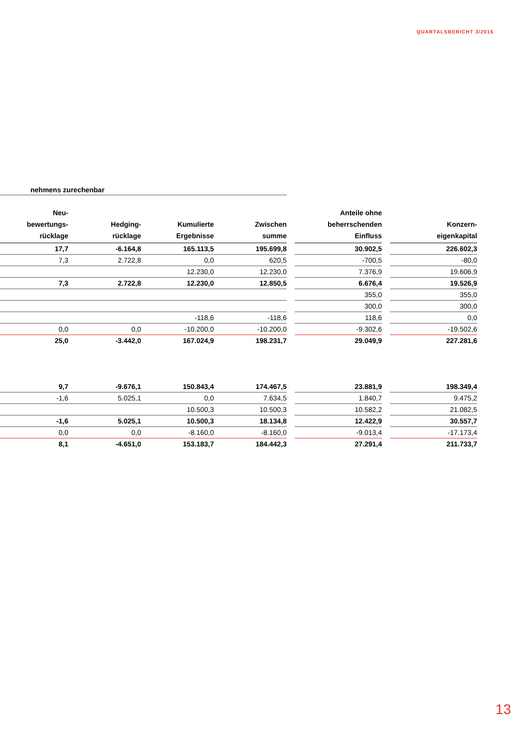QUARTALSBERICHT 3/2016
nehmens zurechenbar
| Neu- bewertungs- rücklage | Hedging- rücklage | Kumulierte Ergebnisse | Zwischen summe | | Anteile ohne beherrschenden Einfluss | | Konzern- eigenkapital |
| --- | --- | --- | --- | --- | --- | --- | --- |
| 17,7 | -6.164,8 | 165.113,5 | 195.699,8 | | 30.902,5 | | 226.602,3 |
| 7,3 | 2.722,8 | 0,0 | 620,5 | | -700,5 | | -80,0 |
| | | 12.230,0 | 12.230,0 | | 7.376,9 | | 19.606,9 |
| 7,3 | 2.722,8 | 12.230,0 | 12.850,5 | | 6.676,4 | | 19.526,9 |
| | | | | | 355,0 | | 355,0 |
| | | | | | 300,0 | | 300,0 |
| | | -118,6 | -118,6 | | 118,6 | | 0,0 |
| 0,0 | 0,0 | -10.200,0 | -10.200,0 | | -9.302,6 | | -19.502,6 |
| 25,0 | -3.442,0 | 167.024,9 | 198.231,7 | | 29.049,9 | | 227.281,6 |
| 9,7 | -9.676,1 | 150.843,4 | 174.467,5 | | 23.881,9 | | 198.349,4 |
| -1,6 | 5.025,1 | 0,0 | 7.634,5 | | 1.840,7 | | 9.475,2 |
| | | 10.500,3 | 10.500,3 | | 10.582,2 | | 21.082,5 |
| -1,6 | 5.025,1 | 10.500,3 | 18.134,8 | | 12.422,9 | | 30.557,7 |
| 0,0 | 0,0 | -8.160,0 | -8.160,0 | | -9.013,4 | | -17.173,4 |
| 8,1 | -4.651,0 | 153.183,7 | 184.442,3 | | 27.291,4 | | 211.733,7 |
13